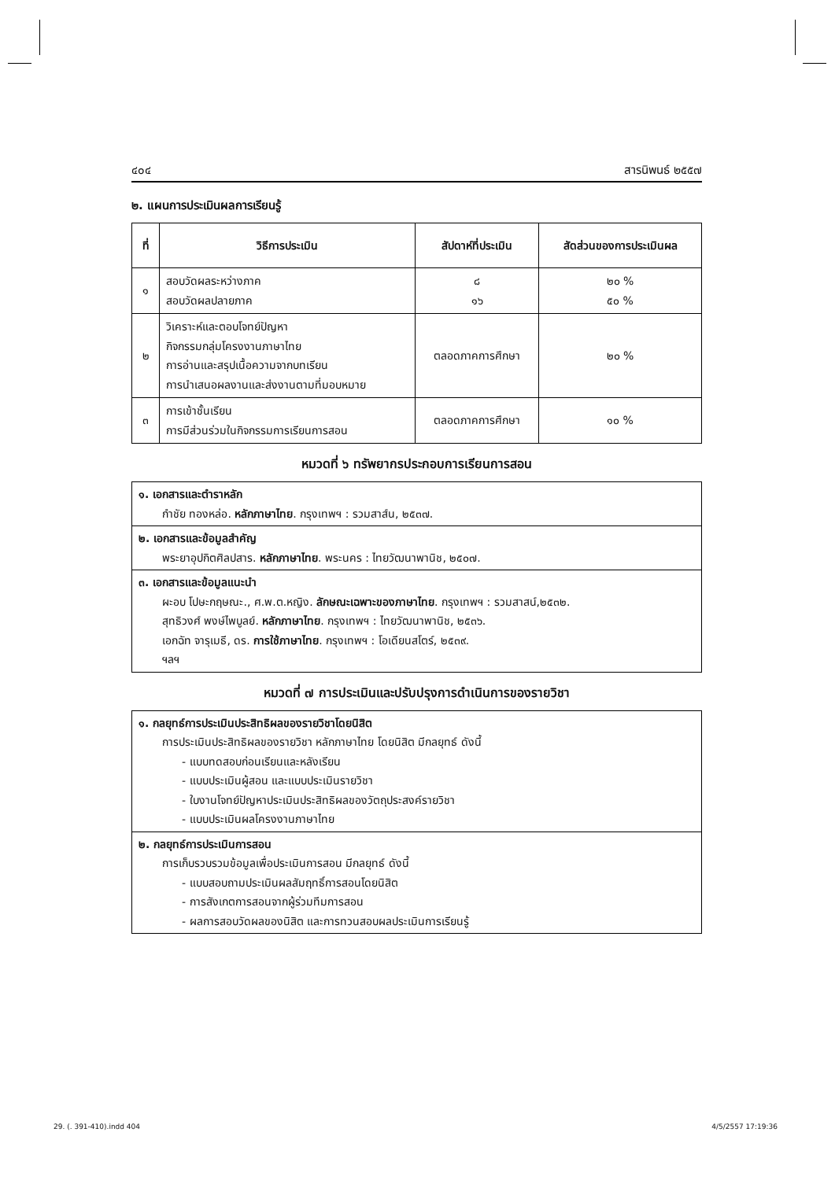๔๐๔ สารนิพนธ์ ๒๕๕๗
๒. แผนการประเมินผลการเรียนรู้
| ที่ | วิธีการประเมิน | สัปดาห์ที่ประเมิน | สัดส่วนของการประเมินผล |
| --- | --- | --- | --- |
| ๑ | สอบวัดผลระหว่างภาค สอบวัดผลปลายภาค | ๘ ๑๖ | ๒๐ % ๕๐ % |
| ๒ | วิเคราะห์และตอบโจทย์ปัญหา กิจกรรมกลุ่มโครงงานภาษาไทย การอ่านและสรุปเนื้อความจากบทเรียน การนำเสนอผลงานและส่งงานตามที่มอบหมาย | ตลอดภาคการศึกษา | ๒๐ % |
| ๓ | การเข้าชั้นเรียน การมีส่วนร่วมในกิจกรรมการเรียนการสอน | ตลอดภาคการศึกษา | ๑๐ % |
หมวดที่ ๖ ทรัพยากรประกอบการเรียนการสอน
๑. เอกสารและตำราหลัก
กำชัย ทองหล่อ. หลักภาษาไทย. กรุงเทพฯ : รวมสาส์น, ๒๕๓๗.
๒. เอกสารและข้อมูลสำคัญ
พระยาอุปกิตศิลปสาร. หลักภาษาไทย. พระนคร : ไทยวัฒนาพานิช, ๒๕๐๗.
๓. เอกสารและข้อมูลแนะนำ
ผะอบ โปษะกฤษณะ., ศ.พ.ต.หญิง. ลักษณะเฉพาะของภาษาไทย. กรุงเทพฯ : รวมสาสน์,๒๕๓๒.
สุทธิวงศ์ พงษ์ไพบูลย์. หลักภาษาไทย. กรุงเทพฯ : ไทยวัฒนาพานิช, ๒๕๓๖.
เอกฉัท จารุเมธี, ดร. การใช้ภาษาไทย. กรุงเทพฯ : โอเดียนสโตร์, ๒๕๓๙.
ฯลฯ
หมวดที่ ๗ การประเมินและปรับปรุงการดำเนินการของรายวิชา
๑. กลยุทธ์การประเมินประสิทธิผลของรายวิชาโดยนิสิต
การประเมินประสิทธิผลของรายวิชา หลักภาษาไทย โดยนิสิต มีกลยุทธ์ ดังนี้
- แบบทดสอบก่อนเรียนและหลังเรียน
- แบบประเมินผู้สอน และแบบประเมินรายวิชา
- ใบงานโจทย์ปัญหาประเมินประสิทธิผลของวัตถุประสงค์รายวิชา
- แบบประเมินผลโครงงานภาษาไทย
๒. กลยุทธ์การประเมินการสอน
การเก็บรวบรวมข้อมูลเพื่อประเมินการสอน มีกลยุทธ์ ดังนี้
- แบบสอบถามประเมินผลสัมฤทธิ์การสอนโดยนิสิต
- การสังเกตการสอนจากผู้ร่วมทีมการสอน
- ผลการสอบวัดผลของนิสิต และการทวนสอบผลประเมินการเรียนรู้
29. (. 391-410).indd 404 4/5/2557 17:19:36